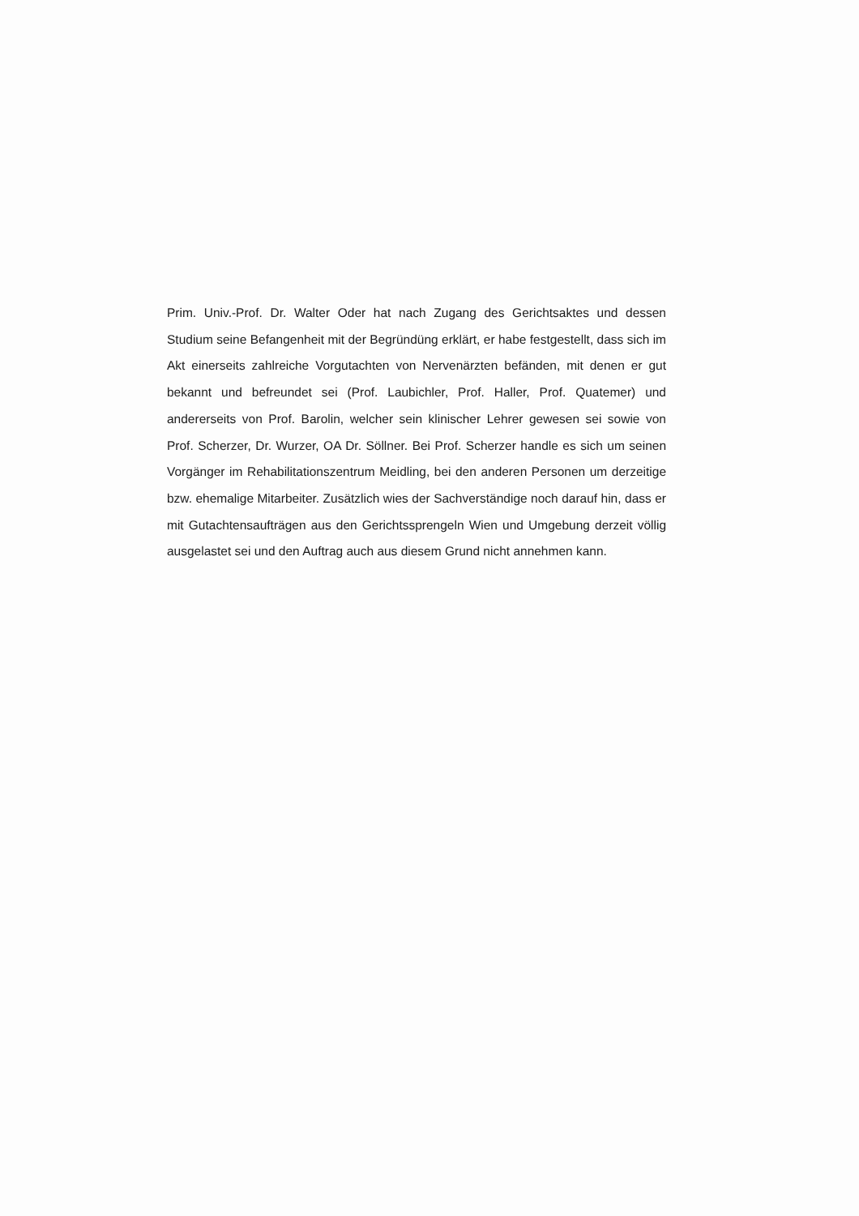Prim. Univ.-Prof. Dr. Walter Oder hat nach Zugang des Gerichtsaktes und dessen Studium seine Befangenheit mit der Begründüng erklärt, er habe festgestellt, dass sich im Akt einerseits zahlreiche Vorgutachten von Nervenärzten befänden, mit denen er gut bekannt und befreundet sei (Prof. Laubichler, Prof. Haller, Prof. Quatemer) und andererseits von Prof. Barolin, welcher sein klinischer Lehrer gewesen sei sowie von Prof. Scherzer, Dr. Wurzer, OA Dr. Söllner. Bei Prof. Scherzer handle es sich um seinen Vorgänger im Rehabilitationszentrum Meidling, bei den anderen Personen um derzeitige bzw. ehemalige Mitarbeiter. Zusätzlich wies der Sachverständige noch darauf hin, dass er mit Gutachtensaufträgen aus den Gerichtssprengeln Wien und Umgebung derzeit völlig ausgelastet sei und den Auftrag auch aus diesem Grund nicht annehmen kann.